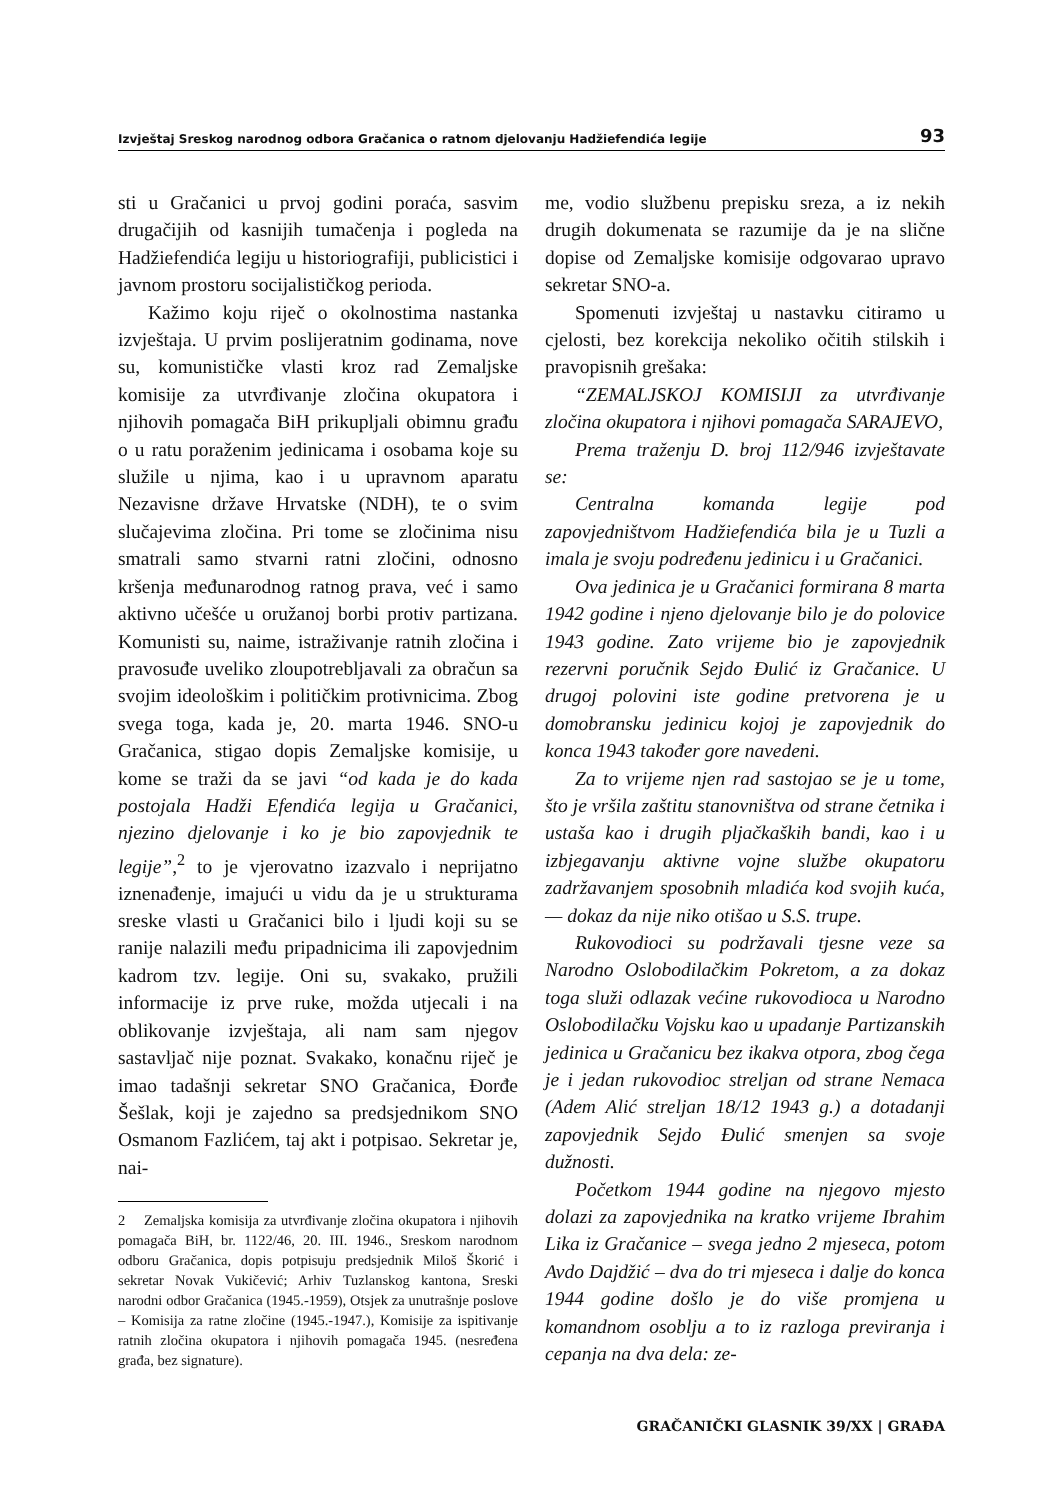Izvještaj Sreskog narodnog odbora Gračanica o ratnom djelovanju Hadžiefendića legije 93
sti u Gračanici u prvoj godini poraća, sasvim drugačijih od kasnijih tumačenja i pogleda na Hadžiefendića legiju u historiografiji, publicistici i javnom prostoru socijalističkog perioda.
Kažimo koju riječ o okolnostima nastanka izvještaja. U prvim poslijeratnim godinama, nove su, komunističke vlasti kroz rad Zemaljske komisije za utvrđivanje zločina okupatora i njihovih pomagača BiH prikupljali obimnu građu o u ratu poraženim jedinicama i osobama koje su služile u njima, kao i u upravnom aparatu Nezavisne države Hrvatske (NDH), te o svim slučajevima zločina. Pri tome se zločinima nisu smatrali samo stvarni ratni zločini, odnosno kršenja međunarodnog ratnog prava, već i samo aktivno učešće u oružanoj borbi protiv partizana. Komunisti su, naime, istraživanje ratnih zločina i pravosuđe uveliko zloupotrebljavali za obračun sa svojim ideološkim i političkim protivnicima. Zbog svega toga, kada je, 20. marta 1946. SNO-u Gračanica, stigao dopis Zemaljske komisije, u kome se traži da se javi “od kada je do kada postojala Hadži Efendića legija u Gračanici, njezino djelovanje i ko je bio zapovjednik te legije”,<sup>2</sup> to je vjerovatno izazvalo i neprijatno iznenađenje, imajući u vidu da je u strukturama sreske vlasti u Gračanici bilo i ljudi koji su se ranije nalazili među pripadnicima ili zapovjednim kadrom tzv. legije. Oni su, svakako, pružili informacije iz prve ruke, možda utjecali i na oblikovanje izvještaja, ali nam sam njegov sastavljač nije poznat. Svakako, konačnu riječ je imao tadašnji sekretar SNO Gračanica, Đorđe Šešlak, koji je zajedno sa predsjednikom SNO Osmanom Fazlićem, taj akt i potpisao. Sekretar je, nai-
2 Zemaljska komisija za utvrđivanje zločina okupatora i njihovih pomagača BiH, br. 1122/46, 20. III. 1946., Sreskom narodnom odboru Gračanica, dopis potpisuju predsjednik Miloš Škorić i sekretar Novak Vukičević; Arhiv Tuzlanskog kantona, Sreski narodni odbor Gračanica (1945.-1959), Otsjek za unutrašnje poslove – Komisija za ratne zločine (1945.-1947.), Komisije za ispitivanje ratnih zločina okupatora i njihovih pomagača 1945. (nesređena građa, bez signature).
me, vodio službenu prepisku sreza, a iz nekih drugih dokumenata se razumije da je na slične dopise od Zemaljske komisije odgovarao upravo sekretar SNO-a.
Spomenuti izvještaj u nastavku citiramo u cjelosti, bez korekcija nekoliko očitih stilskih i pravopisnih grešaka:
“ZEMALJSKOJ KOMISIJI za utvrđivanje zločina okupatora i njihovi pomagača SARAJEVO,
Prema traženju D. broj 112/946 izvještavate se:
Centralna komanda legije pod zapovjedništvom Hadžiefendića bila je u Tuzli a imala je svoju podređenu jedinicu i u Gračanici.
Ova jedinica je u Gračanici formirana 8 marta 1942 godine i njeno djelovanje bilo je do polovice 1943 godine. Zato vrijeme bio je zapovjednik rezervni poručnik Sejdo Đulić iz Gračanice. U drugoj polovini iste godine pretvorena je u domobransku jedinicu kojoj je zapovjednik do konca 1943 također gore navedeni.
Za to vrijeme njen rad sastojao se je u tome, što je vršila zaštitu stanovništva od strane četnika i ustaša kao i drugih pljačkaških bandi, kao i u izbjegavanju aktivne vojne službe okupatoru zadržavanjem sposobnih mladića kod svojih kuća, — dokaz da nije niko otišao u S.S. trupe.
Rukovodioci su podržavali tjesne veze sa Narodno Oslobodilačkim Pokretom, a za dokaz toga služi odlazak većine rukovodioca u Narodno Oslobodilačku Vojsku kao u upadanje Partizanskih jedinica u Gračanicu bez ikakva otpora, zbog čega je i jedan rukovodioc streljan od strane Nemaca (Adem Alić streljan 18/12 1943 g.) a dotadanji zapovjednik Sejdo Đulić smenjen sa svoje dužnosti.
Početkom 1944 godine na njegovo mjesto dolazi za zapovjednika na kratko vrijeme Ibrahim Lika iz Gračanice – svega jedno 2 mjeseca, potom Avdo Dajdžić – dva do tri mjeseca i dalje do konca 1944 godine došlo je do više promjena u komandnom osoblju a to iz razloga previranja i cepanja na dva dela: ze-
GRAČANIČKI GLASNIK 39/XX | GRAĐA